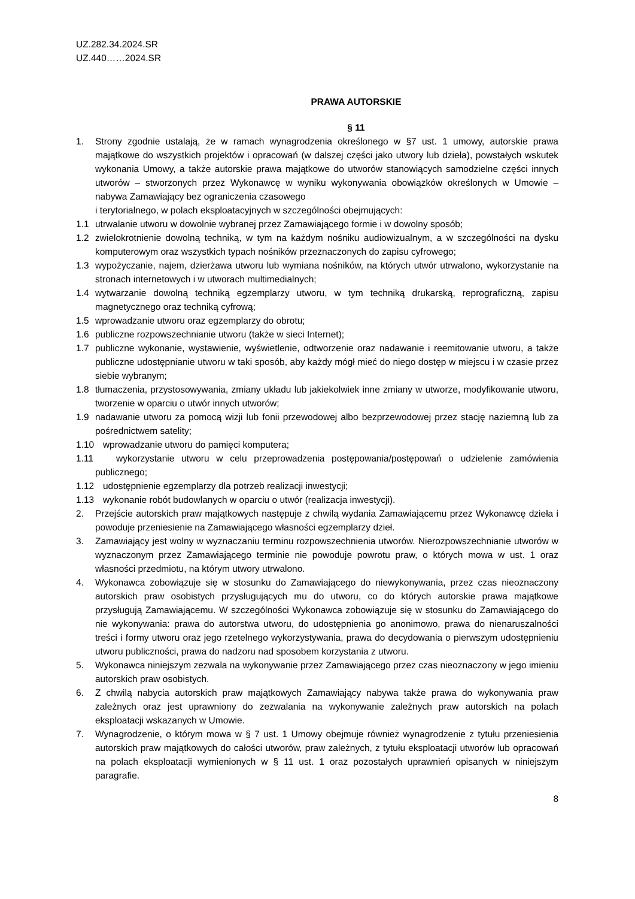UZ.282.34.2024.SR
UZ.440……2024.SR
PRAWA AUTORSKIE
§ 11
1. Strony zgodnie ustalają, że w ramach wynagrodzenia określonego w §7 ust. 1 umowy, autorskie prawa majątkowe do wszystkich projektów i opracowań (w dalszej części jako utwory lub dzieła), powstałych wskutek wykonania Umowy, a także autorskie prawa majątkowe do utworów stanowiących samodzielne części innych utworów – stworzonych przez Wykonawcę w wyniku wykonywania obowiązków określonych w Umowie – nabywa Zamawiający bez ograniczenia czasowego
i terytorialnego, w polach eksploatacyjnych w szczególności obejmujących:
1.1 utrwalanie utworu w dowolnie wybranej przez Zamawiającego formie i w dowolny sposób;
1.2 zwielokrotnienie dowolną techniką, w tym na każdym nośniku audiowizualnym, a w szczególności na dysku komputerowym oraz wszystkich typach nośników przeznaczonych do zapisu cyfrowego;
1.3 wypożyczanie, najem, dzierżawa utworu lub wymiana nośników, na których utwór utrwalono, wykorzystanie na stronach internetowych i w utworach multimedialnych;
1.4 wytwarzanie dowolną techniką egzemplarzy utworu, w tym techniką drukarską, reprograficzną, zapisu magnetycznego oraz techniką cyfrową;
1.5 wprowadzanie utworu oraz egzemplarzy do obrotu;
1.6 publiczne rozpowszechnianie utworu (także w sieci Internet);
1.7 publiczne wykonanie, wystawienie, wyświetlenie, odtworzenie oraz nadawanie i reemitowanie utworu, a także publiczne udostępnianie utworu w taki sposób, aby każdy mógł mieć do niego dostęp w miejscu i w czasie przez siebie wybranym;
1.8 tłumaczenia, przystosowywania, zmiany układu lub jakiekolwiek inne zmiany w utworze, modyfikowanie utworu, tworzenie w oparciu o utwór innych utworów;
1.9 nadawanie utworu za pomocą wizji lub fonii przewodowej albo bezprzewodowej przez stację naziemną lub za pośrednictwem satelity;
1.10 wprowadzanie utworu do pamięci komputera;
1.11 wykorzystanie utworu w celu przeprowadzenia postępowania/postępowań o udzielenie zamówienia publicznego;
1.12 udostępnienie egzemplarzy dla potrzeb realizacji inwestycji;
1.13 wykonanie robót budowlanych w oparciu o utwór (realizacja inwestycji).
2. Przejście autorskich praw majątkowych następuje z chwilą wydania Zamawiającemu przez Wykonawcę dzieła i powoduje przeniesienie na Zamawiającego własności egzemplarzy dzieł.
3. Zamawiający jest wolny w wyznaczaniu terminu rozpowszechnienia utworów. Nierozpowszechnianie utworów w wyznaczonym przez Zamawiającego terminie nie powoduje powrotu praw, o których mowa w ust. 1 oraz własności przedmiotu, na którym utwory utrwalono.
4. Wykonawca zobowiązuje się w stosunku do Zamawiającego do niewykonywania, przez czas nieoznaczony autorskich praw osobistych przysługujących mu do utworu, co do których autorskie prawa majątkowe przysługują Zamawiającemu. W szczególności Wykonawca zobowiązuje się w stosunku do Zamawiającego do nie wykonywania: prawa do autorstwa utworu, do udostępnienia go anonimowo, prawa do nienaruszalności treści i formy utworu oraz jego rzetelnego wykorzystywania, prawa do decydowania o pierwszym udostępnieniu utworu publiczności, prawa do nadzoru nad sposobem korzystania z utworu.
5. Wykonawca niniejszym zezwala na wykonywanie przez Zamawiającego przez czas nieoznaczony w jego imieniu autorskich praw osobistych.
6. Z chwilą nabycia autorskich praw majątkowych Zamawiający nabywa także prawa do wykonywania praw zależnych oraz jest uprawniony do zezwalania na wykonywanie zależnych praw autorskich na polach eksploatacji wskazanych w Umowie.
7. Wynagrodzenie, o którym mowa w § 7 ust. 1 Umowy obejmuje również wynagrodzenie z tytułu przeniesienia autorskich praw majątkowych do całości utworów, praw zależnych, z tytułu eksploatacji utworów lub opracowań na polach eksploatacji wymienionych w § 11 ust. 1 oraz pozostałych uprawnień opisanych w niniejszym paragrafie.
8